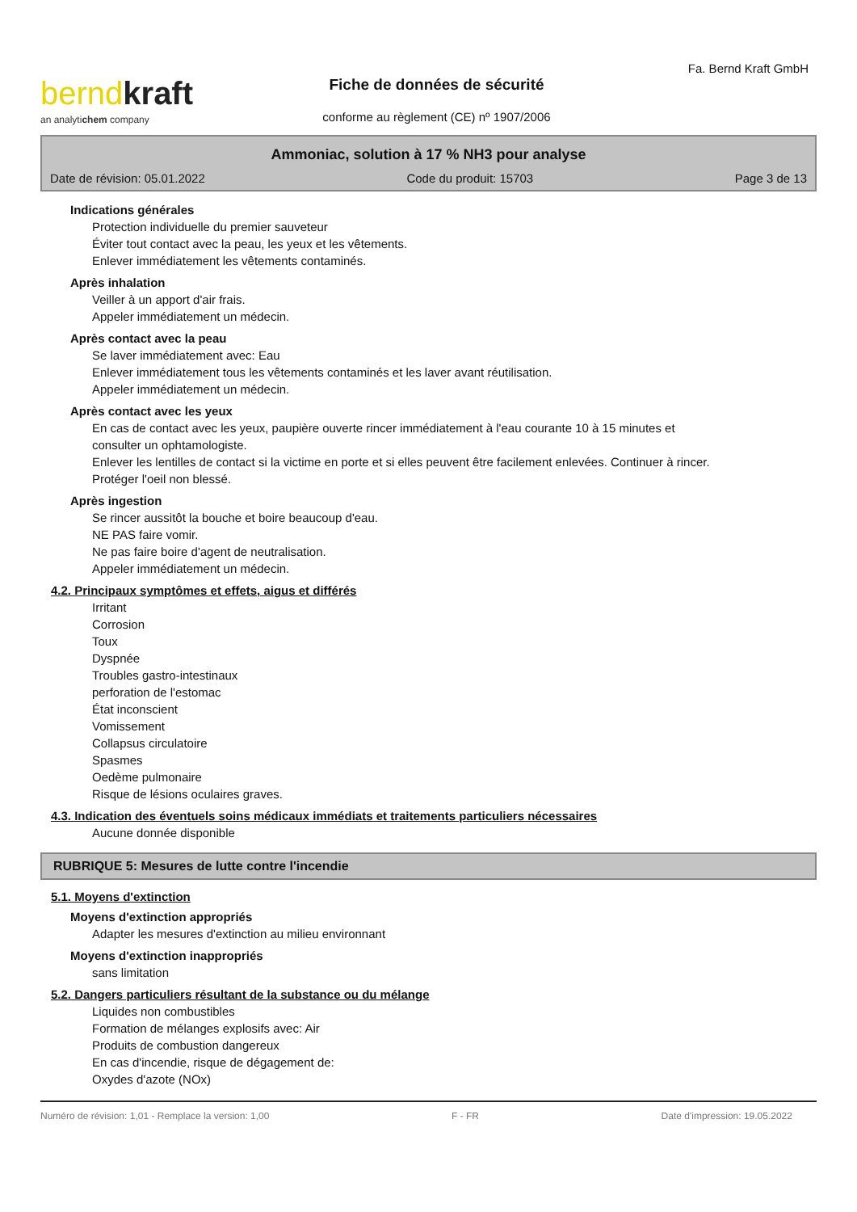Fa. Bernd Kraft GmbH
bernd kraft
an analytichem company
Fiche de données de sécurité
conforme au règlement (CE) nº 1907/2006
Ammoniac, solution à 17 % NH3 pour analyse
Date de révision: 05.01.2022 Code du produit: 15703 Page 3 de 13
Indications générales
Protection individuelle du premier sauveteur
Éviter tout contact avec la peau, les yeux et les vêtements.
Enlever immédiatement les vêtements contaminés.
Après inhalation
Veiller à un apport d'air frais.
Appeler immédiatement un médecin.
Après contact avec la peau
Se laver immédiatement avec: Eau
Enlever immédiatement tous les vêtements contaminés et les laver avant réutilisation.
Appeler immédiatement un médecin.
Après contact avec les yeux
En cas de contact avec les yeux, paupière ouverte rincer immédiatement à l'eau courante 10 à 15 minutes et consulter un ophtamologiste.
Enlever les lentilles de contact si la victime en porte et si elles peuvent être facilement enlevées. Continuer à rincer.
Protéger l'oeil non blessé.
Après ingestion
Se rincer aussitôt la bouche et boire beaucoup d'eau.
NE PAS faire vomir.
Ne pas faire boire d'agent de neutralisation.
Appeler immédiatement un médecin.
4.2. Principaux symptômes et effets, aigus et différés
Irritant
Corrosion
Toux
Dyspnée
Troubles gastro-intestinaux
perforation de l'estomac
État inconscient
Vomissement
Collapsus circulatoire
Spasmes
Oedème pulmonaire
Risque de lésions oculaires graves.
4.3. Indication des éventuels soins médicaux immédiats et traitements particuliers nécessaires
Aucune donnée disponible
RUBRIQUE 5: Mesures de lutte contre l'incendie
5.1. Moyens d'extinction
Moyens d'extinction appropriés
Adapter les mesures d'extinction au milieu environnant
Moyens d'extinction inappropriés
sans limitation
5.2. Dangers particuliers résultant de la substance ou du mélange
Liquides non combustibles
Formation de mélanges explosifs avec: Air
Produits de combustion dangereux
En cas d'incendie, risque de dégagement de:
Oxydes d'azote (NOx)
Numéro de révision: 1,01 - Remplace la version: 1,00 F - FR Date d'impression: 19.05.2022